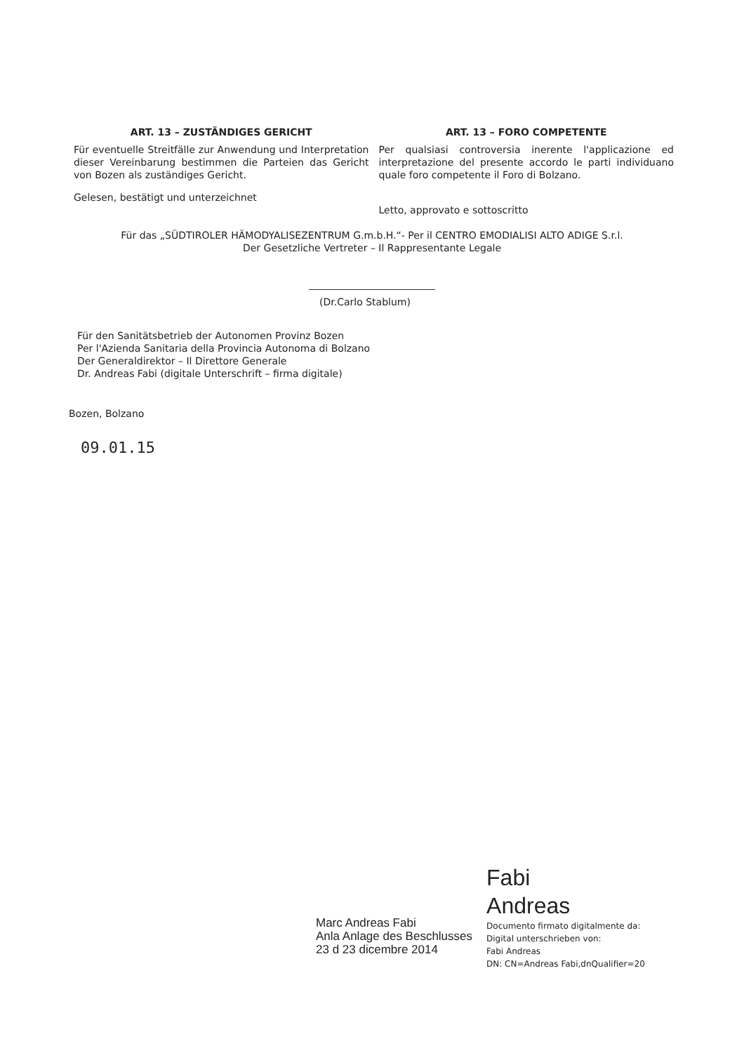ART. 13 – ZUSTÄNDIGES GERICHT
Für eventuelle Streitfälle zur Anwendung und Interpretation dieser Vereinbarung bestimmen die Parteien das Gericht von Bozen als zuständiges Gericht.
Gelesen, bestätigt und unterzeichnet
ART. 13 – FORO COMPETENTE
Per qualsiasi controversia inerente l'applicazione ed interpretazione del presente accordo le parti individuano quale foro competente il Foro di Bolzano.
Letto, approvato e sottoscritto
Für das „SÜDTIROLER HÄMODYALISEZENTRUM G.m.b.H.“- Per il CENTRO EMODIALISI ALTO ADIGE S.r.l.
Der Gesetzliche Vertreter – Il Rappresentante Legale
(Dr.Carlo Stablum)
Für den Sanitätsbetrieb der Autonomen Provinz Bozen
Per l'Azienda Sanitaria della Provincia Autonoma di Bolzano
Der Generaldirektor – Il Direttore Generale
Dr. Andreas Fabi (digitale Unterschrift – firma digitale)
Bozen, Bolzano
09.01.15
Marc Andreas Fabi
Anla Anlage des Beschlusses
23 d 23 dicembre 2014
Fabi
Andreas
Documento firmato digitalmente da:
Digital unterschrieben von:
Fabi Andreas
DN: CN=Andreas Fabi,dnQualifier=20